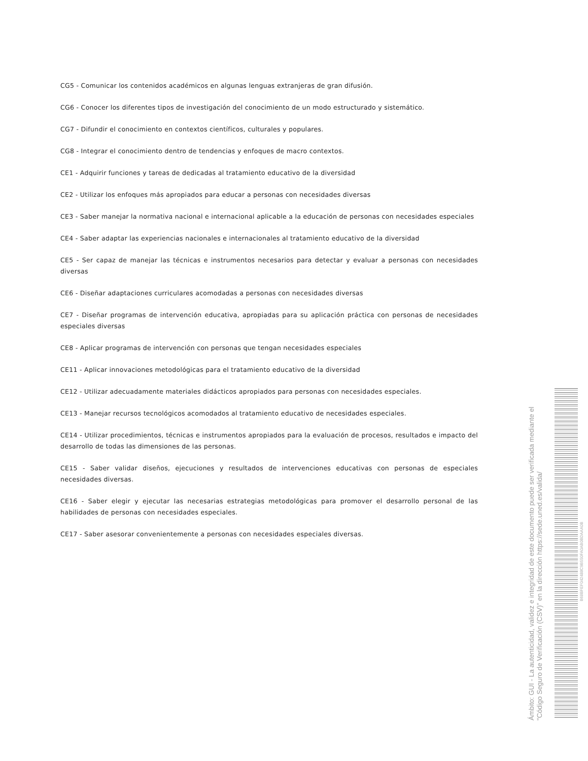CG5 - Comunicar los contenidos académicos en algunas lenguas extranjeras de gran difusión.
CG6 - Conocer los diferentes tipos de investigación del conocimiento de un modo estructurado y sistemático.
CG7 - Difundir el conocimiento en contextos científicos, culturales y populares.
CG8 - Integrar el conocimiento dentro de tendencias y enfoques de macro contextos.
CE1 - Adquirir funciones y tareas de dedicadas al tratamiento educativo de la diversidad
CE2 - Utilizar los enfoques más apropiados para educar a personas con necesidades diversas
CE3 - Saber manejar la normativa nacional e internacional aplicable a la educación de personas con necesidades especiales
CE4 - Saber adaptar las experiencias nacionales e internacionales al tratamiento educativo de la diversidad
CE5 - Ser capaz de manejar las técnicas e instrumentos necesarios para detectar y evaluar a personas con necesidades diversas
CE6 - Diseñar adaptaciones curriculares acomodadas a personas con necesidades diversas
CE7 - Diseñar programas de intervención educativa, apropiadas para su aplicación práctica con personas de necesidades especiales diversas
CE8 - Aplicar programas de intervención con personas que tengan necesidades especiales
CE11 - Aplicar innovaciones metodológicas para el tratamiento educativo de la diversidad
CE12 - Utilizar adecuadamente materiales didácticos apropiados para personas con necesidades especiales.
CE13 - Manejar recursos tecnológicos acomodados al tratamiento educativo de necesidades especiales.
CE14 - Utilizar procedimientos, técnicas e instrumentos apropiados para la evaluación de procesos, resultados e impacto del desarrollo de todas las dimensiones de las personas.
CE15 - Saber validar diseños, ejecuciones y resultados de intervenciones educativas con personas de especiales necesidades diversas.
CE16 - Saber elegir y ejecutar las necesarias estrategias metodológicas para promover el desarrollo personal de las habilidades de personas con necesidades especiales.
CE17 - Saber asesorar convenientemente a personas con necesidades especiales diversas.
Ámbito: GUI - La autenticidad, validez e integridad de este documento puede ser verificada mediante el "Código Seguro de Verificación (CSV)" en la dirección https://sede.uned.es/valida/
B68BFEF042488C9B550FA0AB0BDAAA0B